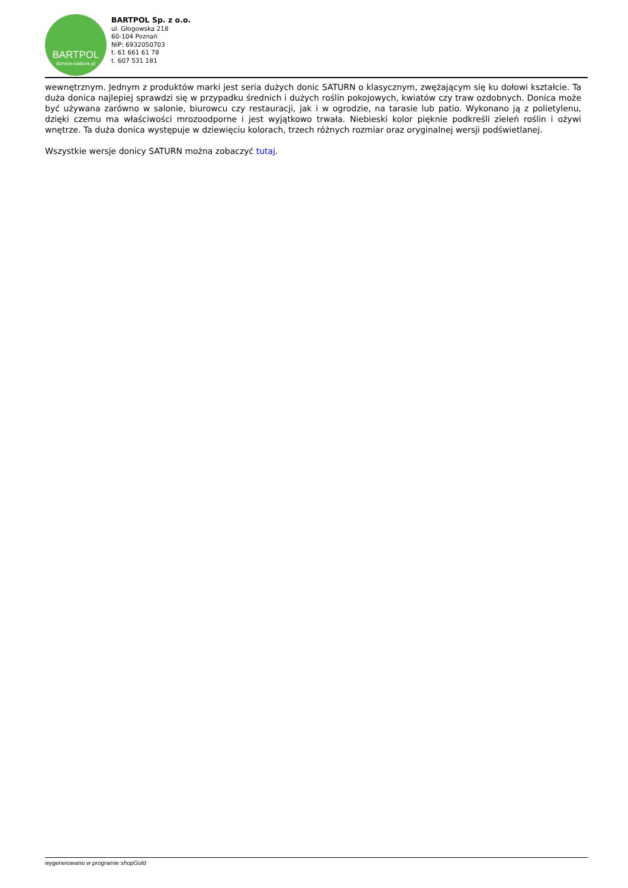BARTPOL
donice-zadora.pl
BARTPOL Sp. z o.o.
ul. Głogowska 218
60-104 Poznań
NIP: 6932050703
t. 61 661 61 78
t. 607 531 181
wewnętrznym. Jednym z produktów marki jest seria dużych donic SATURN o klasycznym, zwężającym się ku dołowi kształcie. Ta duża donica najlepiej sprawdzi się w przypadku średnich i dużych roślin pokojowych, kwiatów czy traw ozdobnych. Donica może być używana zarówno w salonie, biurowcu czy restauracji, jak i w ogrodzie, na tarasie lub patio. Wykonano ją z polietylenu, dzięki czemu ma właściwości mrozoodporne i jest wyjątkowo trwała. Niebieski kolor pięknie podkreśli zieleń roślin i ożywi wnętrze. Ta duża donica występuje w dziewięciu kolorach, trzech różnych rozmiar oraz oryginalnej wersji podświetlanej.
Wszystkie wersje donicy SATURN można zobaczyć tutaj.
wygenerowano w programie shopGold